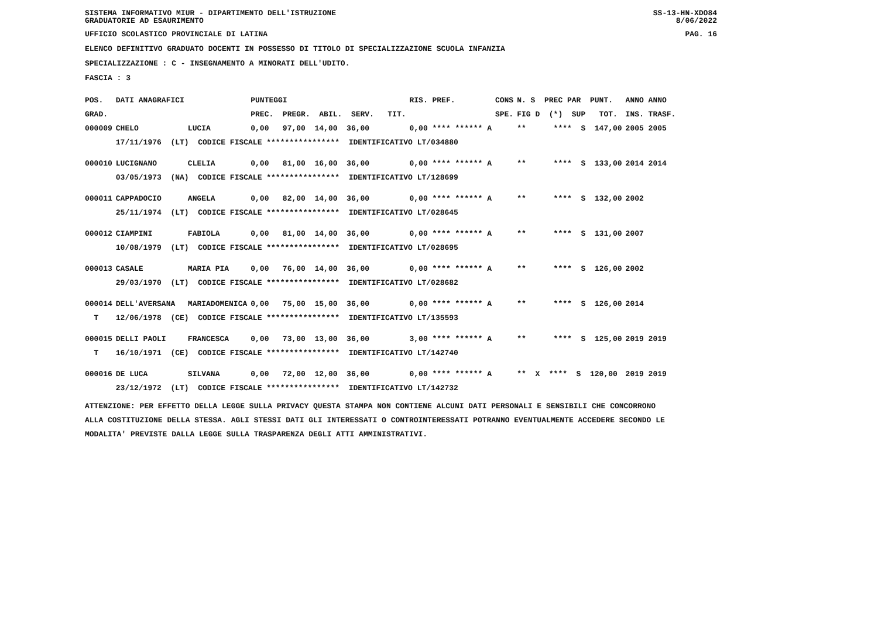SISTEMA INFORMATIVO MIUR - DIPARTIMENTO DELL'ISTRUZIONE
GRADUATORIE AD ESAURIMENTO SS-13-HN-XDO84
8/06/2022
UFFICIO SCOLASTICO PROVINCIALE DI LATINA PAG. 16
ELENCO DEFINITIVO GRADUATO DOCENTI IN POSSESSO DI TITOLO DI SPECIALIZZAZIONE SCUOLA INFANZIA
SPECIALIZZAZIONE : C - INSEGNAMENTO A MINORATI DELL'UDITO.
FASCIA : 3
| POS. | DATI ANAGRAFICI | | PUNTEGGI | RIS. PREF. | CONS | N. S PREC PAR PUNT. | ANNO ANNO |
| --- | --- | --- | --- | --- | --- | --- | --- |
| GRAD. | | | PREC. PREGR. ABIL. SERV. TIT. | | SPE. | FIG D (*) SUP TOT. | INS. TRASF. |
| 000009 | CHELO | LUCIA | 0,00 97,00 14,00 36,00 | 0,00 **** ****** A | | ** **** S 147,00 | 2005 2005 |
| | 17/11/1976 (LT) CODICE FISCALE **************** IDENTIFICATIVO LT/034880 | | | | | | |
| 000010 | LUCIGNANO | CLELIA | 0,00 81,00 16,00 36,00 | 0,00 **** ****** A | | ** **** S 133,00 | 2014 2014 |
| | 03/05/1973 (NA) CODICE FISCALE **************** IDENTIFICATIVO LT/128699 | | | | | | |
| 000011 | CAPPADOCIO | ANGELA | 0,00 82,00 14,00 36,00 | 0,00 **** ****** A | | ** **** S 132,00 | 2002 |
| | 25/11/1974 (LT) CODICE FISCALE **************** IDENTIFICATIVO LT/028645 | | | | | | |
| 000012 | CIAMPINI | FABIOLA | 0,00 81,00 14,00 36,00 | 0,00 **** ****** A | | ** **** S 131,00 | 2007 |
| | 10/08/1979 (LT) CODICE FISCALE **************** IDENTIFICATIVO LT/028695 | | | | | | |
| 000013 | CASALE | MARIA PIA | 0,00 76,00 14,00 36,00 | 0,00 **** ****** A | | ** **** S 126,00 | 2002 |
| | 29/03/1970 (LT) CODICE FISCALE **************** IDENTIFICATIVO LT/028682 | | | | | | |
| 000014 | DELL'AVERSANA | MARIADOMENICA | 0,00 75,00 15,00 36,00 | 0,00 **** ****** A | | ** **** S 126,00 | 2014 |
| T | 12/06/1978 (CE) CODICE FISCALE **************** IDENTIFICATIVO LT/135593 | | | | | | |
| 000015 | DELLI PAOLI | FRANCESCA | 0,00 73,00 13,00 36,00 | 3,00 **** ****** A | | ** **** S 125,00 | 2019 2019 |
| T | 16/10/1971 (CE) CODICE FISCALE **************** IDENTIFICATIVO LT/142740 | | | | | | |
| 000016 | DE LUCA | SILVANA | 0,00 72,00 12,00 36,00 | 0,00 **** ****** A | | ** X **** S 120,00 | 2019 2019 |
| | 23/12/1972 (LT) CODICE FISCALE **************** IDENTIFICATIVO LT/142732 | | | | | | |
ATTENZIONE: PER EFFETTO DELLA LEGGE SULLA PRIVACY QUESTA STAMPA NON CONTIENE ALCUNI DATI PERSONALI E SENSIBILI CHE CONCORRONO
ALLA COSTITUZIONE DELLA STESSA. AGLI STESSI DATI GLI INTERESSATI O CONTROINTERESSATI POTRANNO EVENTUALMENTE ACCEDERE SECONDO LE
MODALITA' PREVISTE DALLA LEGGE SULLA TRASPARENZA DEGLI ATTI AMMINISTRATIVI.